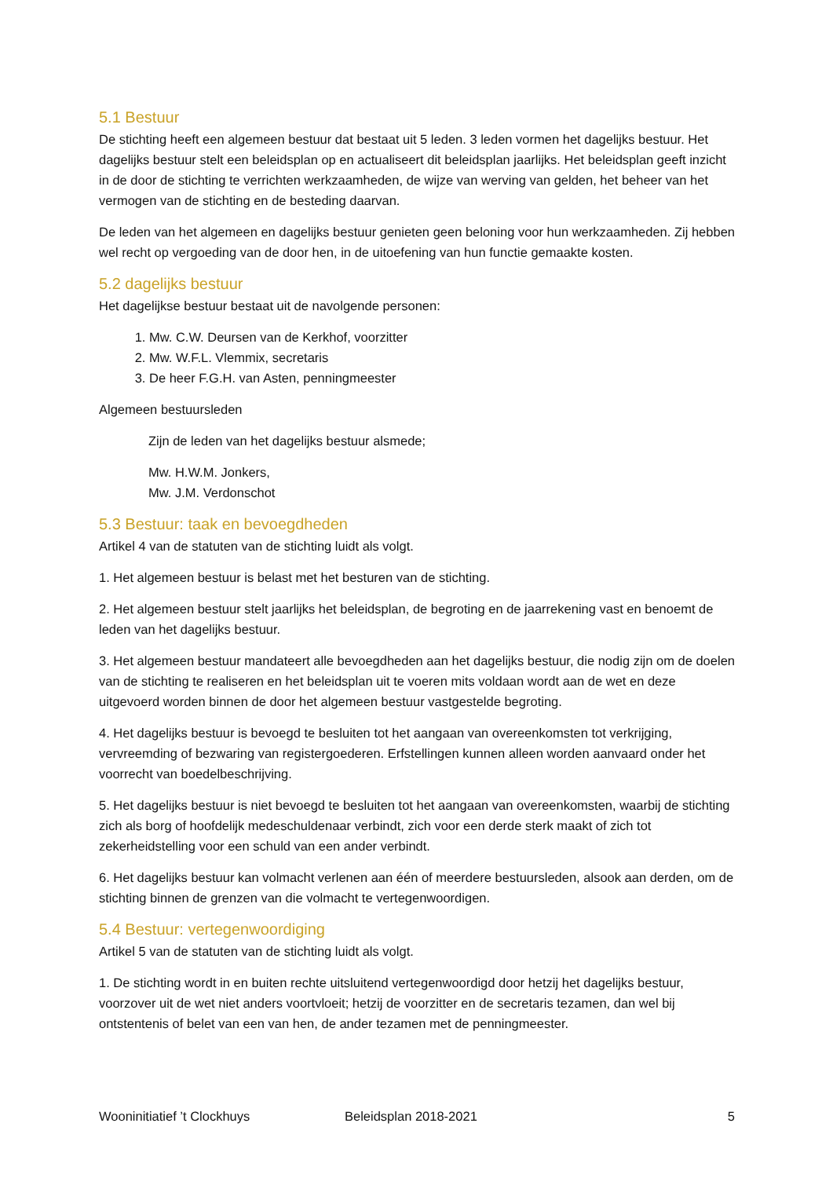5.1 Bestuur
De stichting heeft een algemeen bestuur dat bestaat uit 5 leden. 3 leden vormen het dagelijks bestuur. Het dagelijks bestuur stelt een beleidsplan op en actualiseert dit beleidsplan jaarlijks. Het beleidsplan geeft inzicht in de door de stichting te verrichten werkzaamheden, de wijze van werving van gelden, het beheer van het vermogen van de stichting en de besteding daarvan.
De leden van het algemeen en dagelijks bestuur genieten geen beloning voor hun werkzaamheden. Zij hebben wel recht op vergoeding van de door hen, in de uitoefening van hun functie gemaakte kosten.
5.2 dagelijks bestuur
Het dagelijkse bestuur bestaat uit de navolgende personen:
1. Mw. C.W. Deursen van de Kerkhof, voorzitter
2. Mw. W.F.L. Vlemmix, secretaris
3. De heer F.G.H. van Asten, penningmeester
Algemeen bestuursleden
Zijn de leden van het dagelijks bestuur alsmede;
Mw. H.W.M. Jonkers,
Mw. J.M. Verdonschot
5.3 Bestuur: taak en bevoegdheden
Artikel 4 van de statuten van de stichting luidt als volgt.
1. Het algemeen bestuur is belast met het besturen van de stichting.
2. Het algemeen bestuur stelt jaarlijks het beleidsplan, de begroting en de jaarrekening vast en benoemt de leden van het dagelijks bestuur.
3. Het algemeen bestuur mandateert alle bevoegdheden aan het dagelijks bestuur, die nodig zijn om de doelen van de stichting te realiseren en het beleidsplan uit te voeren mits voldaan wordt aan de wet en deze uitgevoerd worden binnen de door het algemeen bestuur vastgestelde begroting.
4. Het dagelijks bestuur is bevoegd te besluiten tot het aangaan van overeenkomsten tot verkrijging, vervreemding of bezwaring van registergoederen. Erfstellingen kunnen alleen worden aanvaard onder het voorrecht van boedelbeschrijving.
5. Het dagelijks bestuur is niet bevoegd te besluiten tot het aangaan van overeenkomsten, waarbij de stichting zich als borg of hoofdelijk medeschuldenaar verbindt, zich voor een derde sterk maakt of zich tot zekerheidstelling voor een schuld van een ander verbindt.
6. Het dagelijks bestuur kan volmacht verlenen aan één of meerdere bestuursleden, alsook aan derden, om de stichting binnen de grenzen van die volmacht te vertegenwoordigen.
5.4 Bestuur: vertegenwoordiging
Artikel 5 van de statuten van de stichting luidt als volgt.
1. De stichting wordt in en buiten rechte uitsluitend vertegenwoordigd door hetzij het dagelijks bestuur, voorzover uit de wet niet anders voortvloeit; hetzij de voorzitter en de secretaris tezamen, dan wel bij ontstentenis of belet van een van hen, de ander tezamen met de penningmeester.
Wooninitiatief ’t Clockhuys Beleidsplan 2018-2021 5